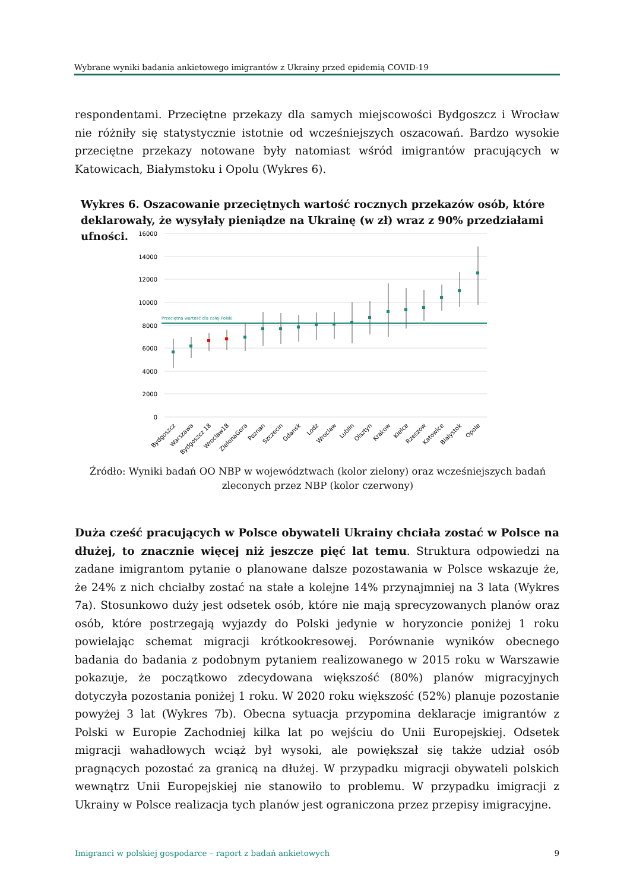Wybrane wyniki badania ankietowego imigrantów z Ukrainy przed epidemią COVID-19
respondentami. Przeciętne przekazy dla samych miejscowości Bydgoszcz i Wrocław nie różniły się statystycznie istotnie od wcześniejszych oszacowań. Bardzo wysokie przeciętne przekazy notowane były natomiast wśród imigrantów pracujących w Katowicach, Białymstoku i Opolu (Wykres 6).
Wykres 6. Oszacowanie przeciętnych wartość rocznych przekazów osób, które deklarowały, że wysyłały pieniądze na Ukrainę (w zł) wraz z 90% przedziałami ufności.
16000
14000
12000
10000
8000
6000
4000
2000
0
Przeciętna wartość dla całej Polski
Bydgoszcz
Warszawa
Bydgoszcz 18
Wroclaw18
ZielonaGora
Poznan
Szczecin
Gdansk
Lodz
Wroclaw
Lublin
Olsztyn
Krakow
Kielce
Rzeszow
Katowice
Bialystok
Opole
Źródło: Wyniki badań OO NBP w województwach (kolor zielony) oraz wcześniejszych badań zleconych przez NBP (kolor czerwony)
Duża cześć pracujących w Polsce obywateli Ukrainy chciała zostać w Polsce na dłużej, to znacznie więcej niż jeszcze pięć lat temu. Struktura odpowiedzi na zadane imigrantom pytanie o planowane dalsze pozostawania w Polsce wskazuje że, że 24% z nich chciałby zostać na stałe a kolejne 14% przynajmniej na 3 lata (Wykres 7a). Stosunkowo duży jest odsetek osób, które nie mają sprecyzowanych planów oraz osób, które postrzegają wyjazdy do Polski jedynie w horyzoncie poniżej 1 roku powielając schemat migracji krótkookresowej. Porównanie wyników obecnego badania do badania z podobnym pytaniem realizowanego w 2015 roku w Warszawie pokazuje, że początkowo zdecydowana większość (80%) planów migracyjnych dotyczyła pozostania poniżej 1 roku. W 2020 roku większość (52%) planuje pozostanie powyżej 3 lat (Wykres 7b). Obecna sytuacja przypomina deklaracje imigrantów z Polski w Europie Zachodniej kilka lat po wejściu do Unii Europejskiej. Odsetek migracji wahadłowych wciąż był wysoki, ale powiększał się także udział osób pragnących pozostać za granicą na dłużej. W przypadku migracji obywateli polskich wewnątrz Unii Europejskiej nie stanowiło to problemu. W przypadku imigracji z Ukrainy w Polsce realizacja tych planów jest ograniczona przez przepisy imigracyjne.
Imigranci w polskiej gospodarce – raport z badań ankietowych 9